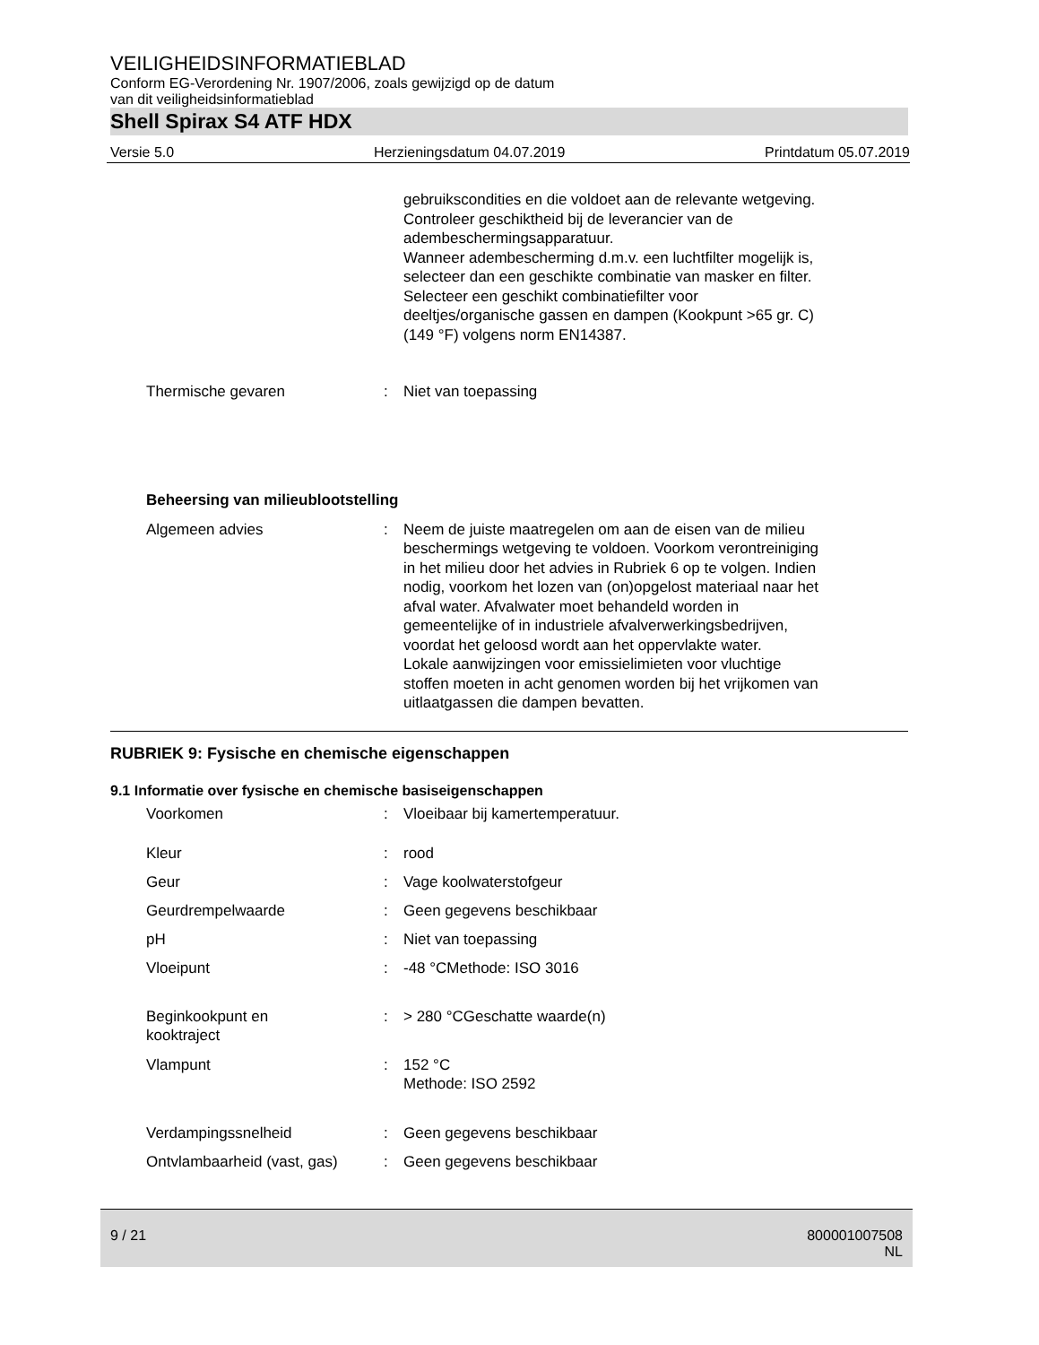VEILIGHEIDSINFORMATIEBLAD
Conform EG-Verordening Nr. 1907/2006, zoals gewijzigd op de datum
van dit veiligheidsinformatieblad
Shell Spirax S4 ATF HDX
Versie 5.0 Herzieningsdatum 04.07.2019 Printdatum 05.07.2019
gebruikscondities en die voldoet aan de relevante wetgeving.
Controleer geschiktheid bij de leverancier van de
adembeschermingsapparatuur.
Wanneer adembescherming d.m.v. een luchtfilter mogelijk is,
selecteer dan een geschikte combinatie van masker en filter.
Selecteer een geschikt combinatiefilter voor
deeltjes/organische gassen en dampen (Kookpunt >65 gr. C)
(149 °F) volgens norm EN14387.
| Thermische gevaren | : | Niet van toepassing |
Beheersing van milieublootstelling
| Algemeen advies | : | Neem de juiste maatregelen om aan de eisen van de milieu beschermings wetgeving te voldoen. Voorkom verontreiniging in het milieu door het advies in Rubriek 6 op te volgen. Indien nodig, voorkom het lozen van (on)opgelost materiaal naar het afval water. Afvalwater moet behandeld worden in gemeentelijke of in industriele afvalverwerkingsbedrijven, voordat het geloosd wordt aan het oppervlakte water. Lokale aanwijzingen voor emissielimieten voor vluchtige stoffen moeten in acht genomen worden bij het vrijkomen van uitlaatgassen die dampen bevatten. |
RUBRIEK 9: Fysische en chemische eigenschappen
9.1 Informatie over fysische en chemische basiseigenschappen
| Voorkomen | : | Vloeibaar bij kamertemperatuur. |
| Kleur | : | rood |
| Geur | : | Vage koolwaterstofgeur |
| Geurdrempelwaarde | : | Geen gegevens beschikbaar |
| pH | : | Niet van toepassing |
| Vloeipunt | : | -48 °CMethode: ISO 3016 |
| Beginkookpunt en kooktraject | : | > 280 °CGeschatte waarde(n) |
| Vlampunt | : | 152 °C Methode: ISO 2592 |
| Verdampingssnelheid | : | Geen gegevens beschikbaar |
| Ontvlambaarheid (vast, gas) | : | Geen gegevens beschikbaar |
9 / 21 800001007508
NL